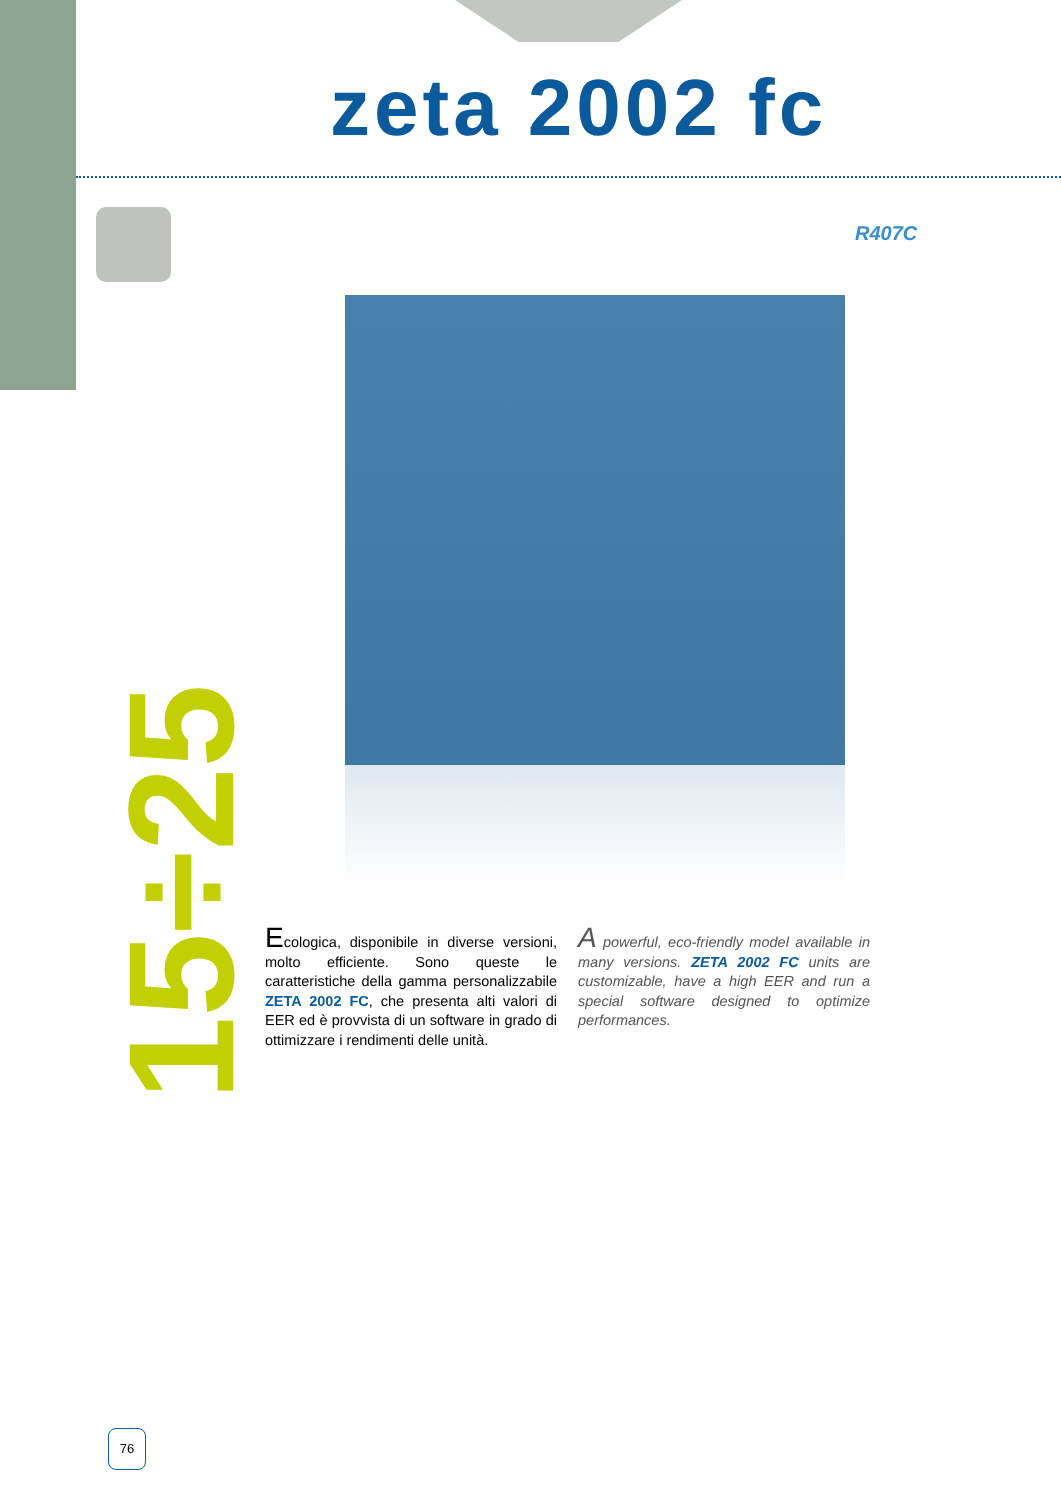zeta 2002 fc
R407C
15÷25
Ecologica, disponibile in diverse versioni, molto efficiente. Sono queste le caratteristiche della gamma personalizzabile ZETA 2002 FC, che presenta alti valori di EER ed è provvista di un software in grado di ottimizzare i rendimenti delle unità.
A powerful, eco-friendly model available in many versions. ZETA 2002 FC units are customizable, have a high EER and run a special software designed to optimize performances.
76